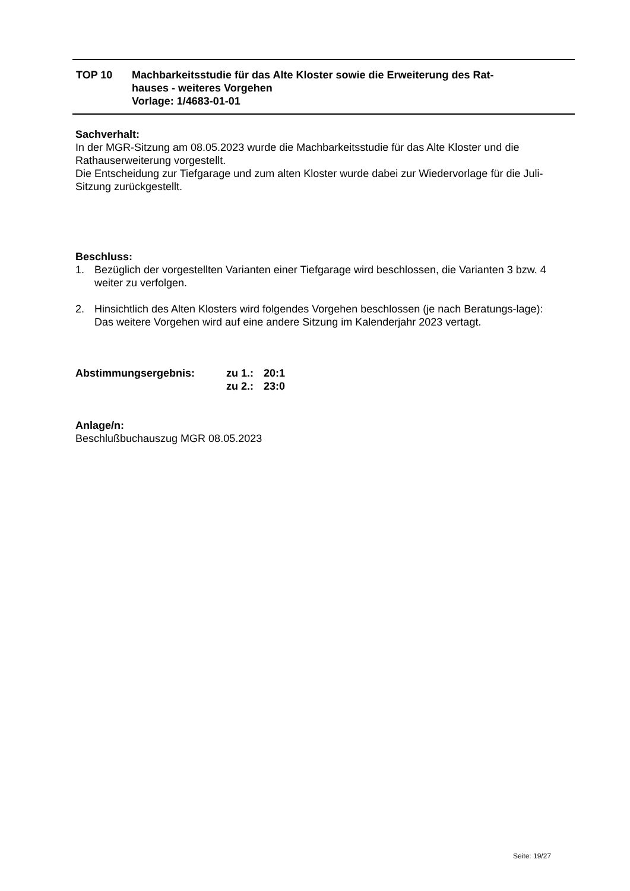| TOP 10 | Machbarkeitsstudie für das Alte Kloster sowie die Erweiterung des Rat- hauses - weiteres Vorgehen Vorlage: 1/4683-01-01 |
Sachverhalt:
In der MGR-Sitzung am 08.05.2023 wurde die Machbarkeitsstudie für das Alte Kloster und die Rathauserweiterung vorgestellt.
Die Entscheidung zur Tiefgarage und zum alten Kloster wurde dabei zur Wiedervorlage für die Juli-Sitzung zurückgestellt.
Beschluss:
1. Bezüglich der vorgestellten Varianten einer Tiefgarage wird beschlossen, die Varianten 3 bzw. 4 weiter zu verfolgen.
2. Hinsichtlich des Alten Klosters wird folgendes Vorgehen beschlossen (je nach Beratungs-lage):
Das weitere Vorgehen wird auf eine andere Sitzung im Kalenderjahr 2023 vertagt.
| Abstimmungsergebnis: | zu 1.: | 20:1 |
| | zu 2.: | 23:0 |
Anlage/n:
Beschlußbuchauszug MGR 08.05.2023
Seite: 19/27